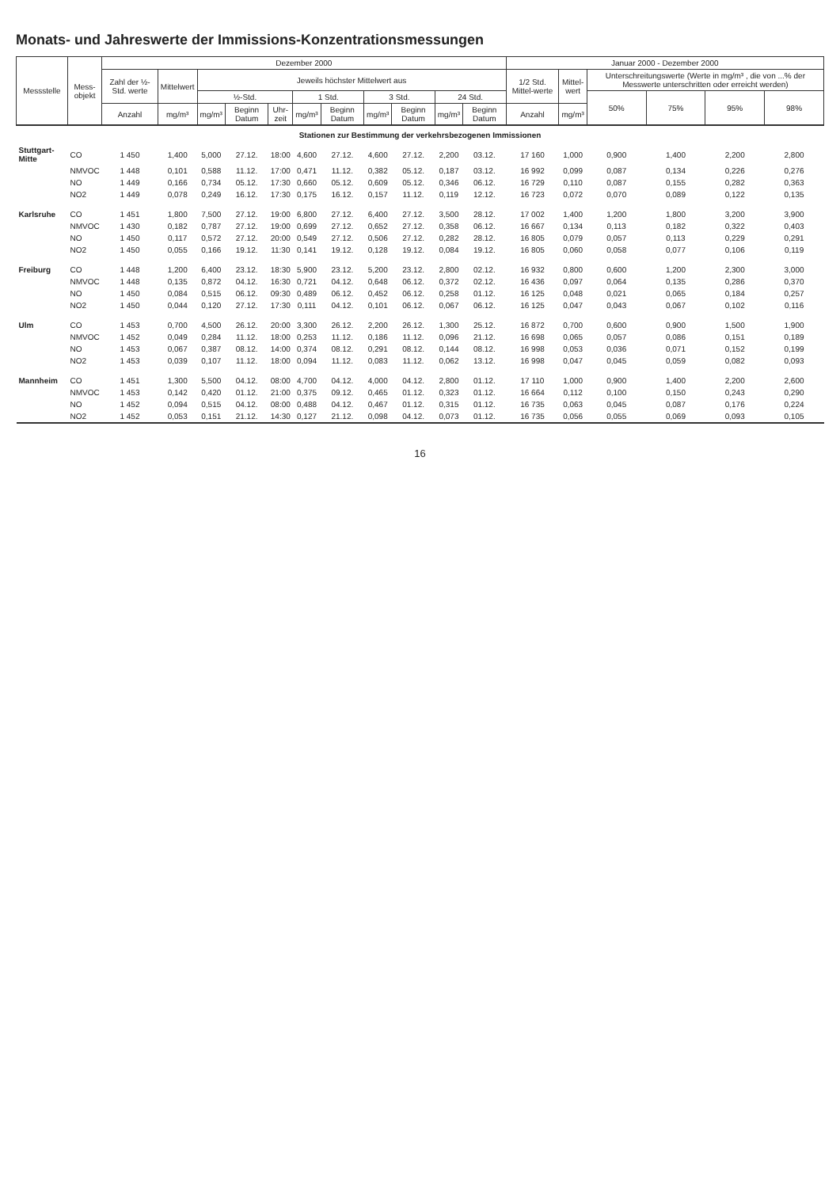Monats- und Jahreswerte der Immissions-Konzentrationsmessungen
| Messstelle | Mess- objekt | Dezember 2000 | | | | | | | | | | | Januar 2000 - Dezember 2000 | | | | | |
| --- | --- | --- | --- | --- | --- | --- | --- | --- | --- | --- | --- | --- | --- | --- | --- | --- | --- | --- |
| | | Zahl der ½-Std. werte | Mittelwert | Jeweils höchster Mittelwert aus | | | | | | | | | 1/2 Std. Mittel-werte | Mittel- wert | Unterschreitungswerte (Werte in mg/m³ , die von ...% der Messwerte unterschritten oder erreicht werden) | | | |
| | | | | ½-Std. | | | 1 Std. | | 3 Std. | | 24 Std. | | | | 50% | 75% | 95% | 98% |
| | | Anzahl | mg/m³ | mg/m³ | Beginn Datum | Uhr- zeit | mg/m³ | Beginn Datum | mg/m³ | Beginn Datum | mg/m³ | Beginn Datum | Anzahl | mg/m³ | | | | |
| Stationen zur Bestimmung der verkehrsbezogenen Immissionen | | | | | | | | | | | | | | | | | | |
| Stuttgart-Mitte | CO | 1 450 | 1,400 | 5,000 | 27.12. | 18:00 | 4,600 | 27.12. | 4,600 | 27.12. | 2,200 | 03.12. | 17 160 | 1,000 | 0,900 | 1,400 | 2,200 | 2,800 |
| | NMVOC | 1 448 | 0,101 | 0,588 | 11.12. | 17:00 | 0,471 | 11.12. | 0,382 | 05.12. | 0,187 | 03.12. | 16 992 | 0,099 | 0,087 | 0,134 | 0,226 | 0,276 |
| | NO | 1 449 | 0,166 | 0,734 | 05.12. | 17:30 | 0,660 | 05.12. | 0,609 | 05.12. | 0,346 | 06.12. | 16 729 | 0,110 | 0,087 | 0,155 | 0,282 | 0,363 |
| | NO2 | 1 449 | 0,078 | 0,249 | 16.12. | 17:30 | 0,175 | 16.12. | 0,157 | 11.12. | 0,119 | 12.12. | 16 723 | 0,072 | 0,070 | 0,089 | 0,122 | 0,135 |
| Karlsruhe | CO | 1 451 | 1,800 | 7,500 | 27.12. | 19:00 | 6,800 | 27.12. | 6,400 | 27.12. | 3,500 | 28.12. | 17 002 | 1,400 | 1,200 | 1,800 | 3,200 | 3,900 |
| | NMVOC | 1 430 | 0,182 | 0,787 | 27.12. | 19:00 | 0,699 | 27.12. | 0,652 | 27.12. | 0,358 | 06.12. | 16 667 | 0,134 | 0,113 | 0,182 | 0,322 | 0,403 |
| | NO | 1 450 | 0,117 | 0,572 | 27.12. | 20:00 | 0,549 | 27.12. | 0,506 | 27.12. | 0,282 | 28.12. | 16 805 | 0,079 | 0,057 | 0,113 | 0,229 | 0,291 |
| | NO2 | 1 450 | 0,055 | 0,166 | 19.12. | 11:30 | 0,141 | 19.12. | 0,128 | 19.12. | 0,084 | 19.12. | 16 805 | 0,060 | 0,058 | 0,077 | 0,106 | 0,119 |
| Freiburg | CO | 1 448 | 1,200 | 6,400 | 23.12. | 18:30 | 5,900 | 23.12. | 5,200 | 23.12. | 2,800 | 02.12. | 16 932 | 0,800 | 0,600 | 1,200 | 2,300 | 3,000 |
| | NMVOC | 1 448 | 0,135 | 0,872 | 04.12. | 16:30 | 0,721 | 04.12. | 0,648 | 06.12. | 0,372 | 02.12. | 16 436 | 0,097 | 0,064 | 0,135 | 0,286 | 0,370 |
| | NO | 1 450 | 0,084 | 0,515 | 06.12. | 09:30 | 0,489 | 06.12. | 0,452 | 06.12. | 0,258 | 01.12. | 16 125 | 0,048 | 0,021 | 0,065 | 0,184 | 0,257 |
| | NO2 | 1 450 | 0,044 | 0,120 | 27.12. | 17:30 | 0,111 | 04.12. | 0,101 | 06.12. | 0,067 | 06.12. | 16 125 | 0,047 | 0,043 | 0,067 | 0,102 | 0,116 |
| Ulm | CO | 1 453 | 0,700 | 4,500 | 26.12. | 20:00 | 3,300 | 26.12. | 2,200 | 26.12. | 1,300 | 25.12. | 16 872 | 0,700 | 0,600 | 0,900 | 1,500 | 1,900 |
| | NMVOC | 1 452 | 0,049 | 0,284 | 11.12. | 18:00 | 0,253 | 11.12. | 0,186 | 11.12. | 0,096 | 21.12. | 16 698 | 0,065 | 0,057 | 0,086 | 0,151 | 0,189 |
| | NO | 1 453 | 0,067 | 0,387 | 08.12. | 14:00 | 0,374 | 08.12. | 0,291 | 08.12. | 0,144 | 08.12. | 16 998 | 0,053 | 0,036 | 0,071 | 0,152 | 0,199 |
| | NO2 | 1 453 | 0,039 | 0,107 | 11.12. | 18:00 | 0,094 | 11.12. | 0,083 | 11.12. | 0,062 | 13.12. | 16 998 | 0,047 | 0,045 | 0,059 | 0,082 | 0,093 |
| Mannheim | CO | 1 451 | 1,300 | 5,500 | 04.12. | 08:00 | 4,700 | 04.12. | 4,000 | 04.12. | 2,800 | 01.12. | 17 110 | 1,000 | 0,900 | 1,400 | 2,200 | 2,600 |
| | NMVOC | 1 453 | 0,142 | 0,420 | 01.12. | 21:00 | 0,375 | 09.12. | 0,465 | 01.12. | 0,323 | 01.12. | 16 664 | 0,112 | 0,100 | 0,150 | 0,243 | 0,290 |
| | NO | 1 452 | 0,094 | 0,515 | 04.12. | 08:00 | 0,488 | 04.12. | 0,467 | 01.12. | 0,315 | 01.12. | 16 735 | 0,063 | 0,045 | 0,087 | 0,176 | 0,224 |
| | NO2 | 1 452 | 0,053 | 0,151 | 21.12. | 14:30 | 0,127 | 21.12. | 0,098 | 04.12. | 0,073 | 01.12. | 16 735 | 0,056 | 0,055 | 0,069 | 0,093 | 0,105 |
16